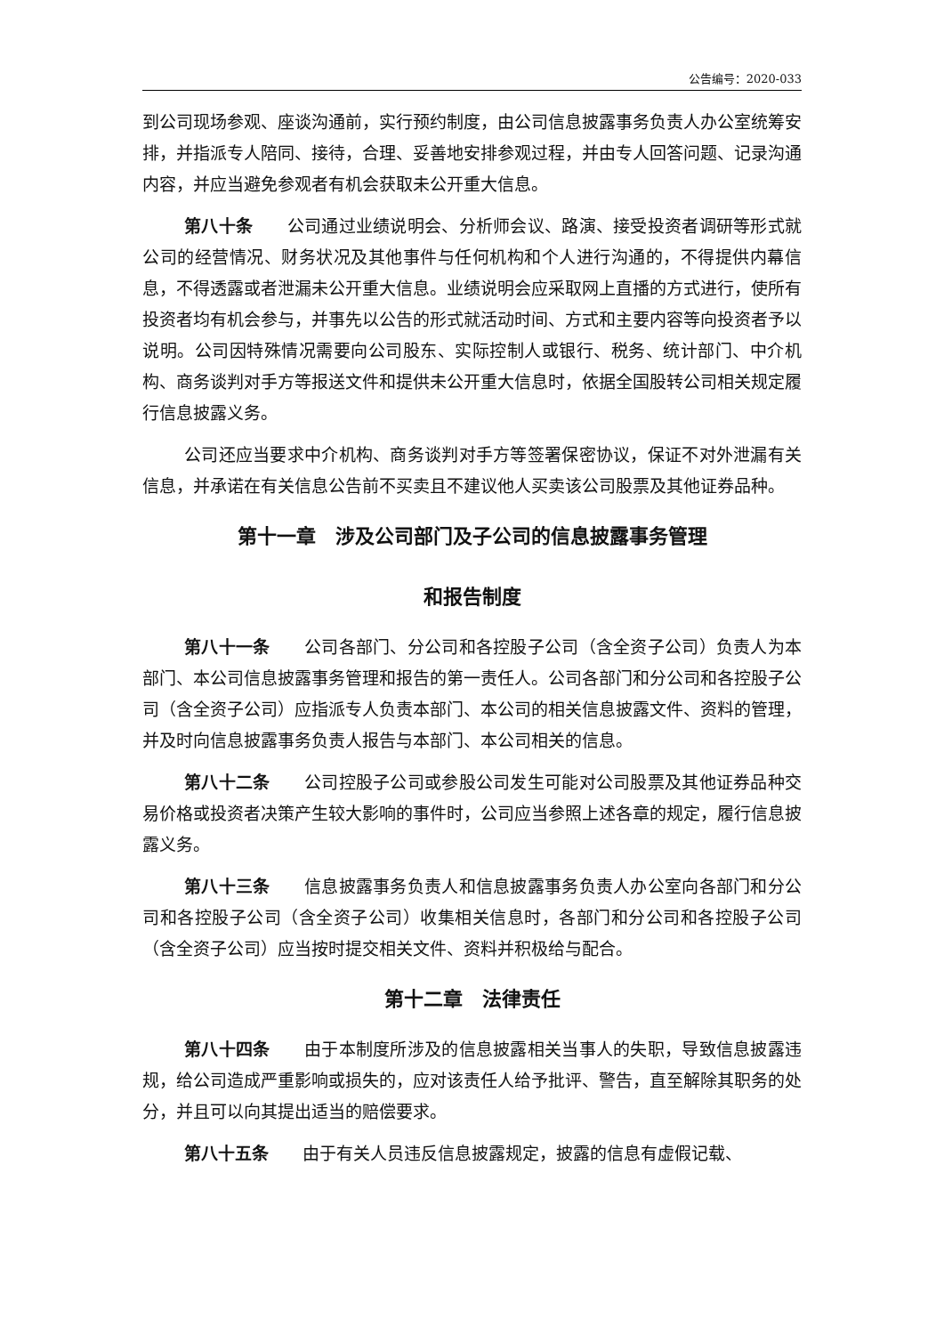公告编号：2020-033
到公司现场参观、座谈沟通前，实行预约制度，由公司信息披露事务负责人办公室统筹安排，并指派专人陪同、接待，合理、妥善地安排参观过程，并由专人回答问题、记录沟通内容，并应当避免参观者有机会获取未公开重大信息。
第八十条　　公司通过业绩说明会、分析师会议、路演、接受投资者调研等形式就公司的经营情况、财务状况及其他事件与任何机构和个人进行沟通的，不得提供内幕信息，不得透露或者泄漏未公开重大信息。业绩说明会应采取网上直播的方式进行，使所有投资者均有机会参与，并事先以公告的形式就活动时间、方式和主要内容等向投资者予以说明。公司因特殊情况需要向公司股东、实际控制人或银行、税务、统计部门、中介机构、商务谈判对手方等报送文件和提供未公开重大信息时，依据全国股转公司相关规定履行信息披露义务。
公司还应当要求中介机构、商务谈判对手方等签署保密协议，保证不对外泄漏有关信息，并承诺在有关信息公告前不买卖且不建议他人买卖该公司股票及其他证券品种。
第十一章　涉及公司部门及子公司的信息披露事务管理
和报告制度
第八十一条　　公司各部门、分公司和各控股子公司（含全资子公司）负责人为本部门、本公司信息披露事务管理和报告的第一责任人。公司各部门和分公司和各控股子公司（含全资子公司）应指派专人负责本部门、本公司的相关信息披露文件、资料的管理，并及时向信息披露事务负责人报告与本部门、本公司相关的信息。
第八十二条　　公司控股子公司或参股公司发生可能对公司股票及其他证券品种交易价格或投资者决策产生较大影响的事件时，公司应当参照上述各章的规定，履行信息披露义务。
第八十三条　　信息披露事务负责人和信息披露事务负责人办公室向各部门和分公司和各控股子公司（含全资子公司）收集相关信息时，各部门和分公司和各控股子公司（含全资子公司）应当按时提交相关文件、资料并积极给与配合。
第十二章　法律责任
第八十四条　　由于本制度所涉及的信息披露相关当事人的失职，导致信息披露违规，给公司造成严重影响或损失的，应对该责任人给予批评、警告，直至解除其职务的处分，并且可以向其提出适当的赔偿要求。
第八十五条　　由于有关人员违反信息披露规定，披露的信息有虚假记载、